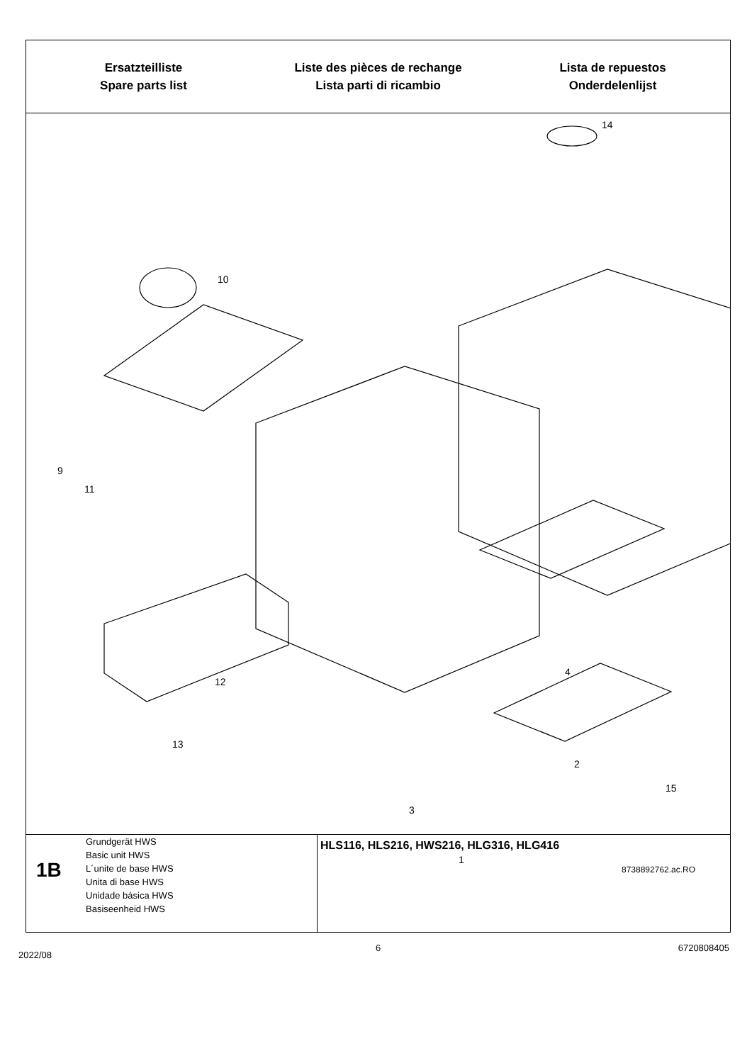Ersatzteilliste
Spare parts list
Liste des pièces de rechange
Lista parti di ricambio
Lista de repuestos
Onderdelenlijst
14
10
9
11
12
13
4
2
15
3
1
8738892762.ac.RO
1B
Grundgerät HWS
Basic unit HWS
L´unite de base HWS
Unita di base HWS
Unidade básica HWS
Basiseenheid HWS
HLS116, HLS216, HWS216, HLG316, HLG416
2022/08
6 6720808405